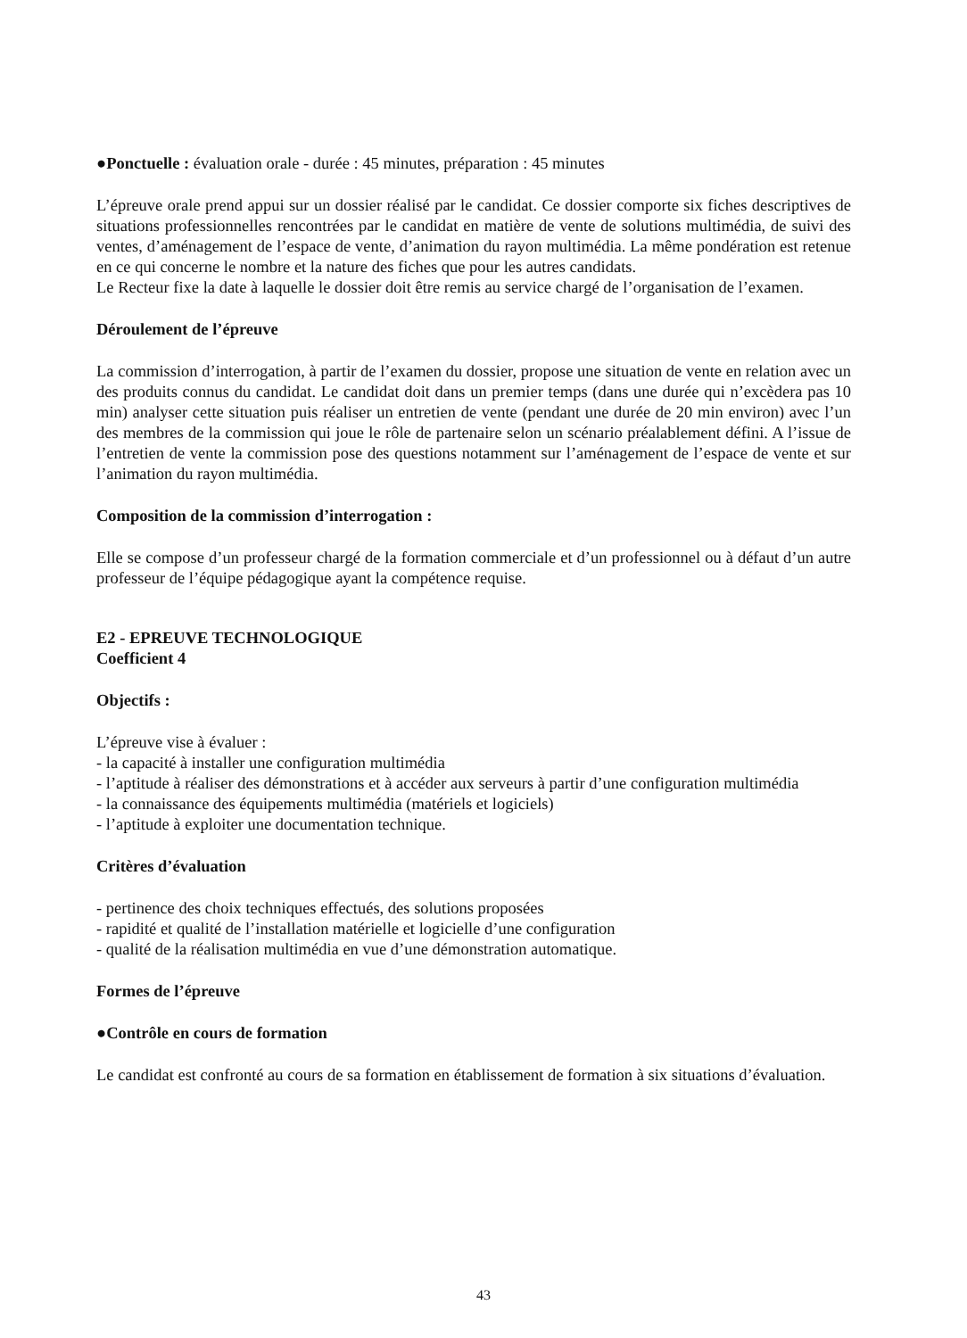●Ponctuelle : évaluation orale - durée : 45 minutes, préparation : 45 minutes
L’épreuve orale prend appui sur un dossier réalisé par le candidat. Ce dossier comporte six fiches descriptives de situations professionnelles rencontrées par le candidat en matière de vente de solutions multimédia, de suivi des ventes, d’aménagement de l’espace de vente, d’animation du rayon multimédia. La même pondération est retenue en ce qui concerne le nombre et la nature des fiches que pour les autres candidats.
Le Recteur fixe la date à laquelle le dossier doit être remis au service chargé de l’organisation de l’examen.
Déroulement de l’épreuve
La commission d’interrogation, à partir de l’examen du dossier, propose une situation de vente en relation avec un des produits connus du candidat. Le candidat doit dans un premier temps (dans une durée qui n’excèdera pas 10 min) analyser cette situation puis réaliser un entretien de vente (pendant une durée de 20 min environ) avec l’un des membres de la commission qui joue le rôle de partenaire selon un scénario préalablement défini. A l’issue de l’entretien de vente la commission pose des questions notamment sur l’aménagement de l’espace de vente et sur l’animation du rayon multimédia.
Composition de la commission d’interrogation :
Elle se compose d’un professeur chargé de la formation commerciale et d’un professionnel ou à défaut d’un autre professeur de l’équipe pédagogique ayant la compétence requise.
E2 - EPREUVE TECHNOLOGIQUE
Coefficient 4
Objectifs :
L’épreuve vise à évaluer :
- la capacité à installer une configuration multimédia
- l’aptitude à réaliser des démonstrations et à accéder aux serveurs à partir d’une configuration multimédia
- la connaissance des équipements multimédia (matériels et logiciels)
- l’aptitude à exploiter une documentation technique.
Critères d’évaluation
- pertinence des choix techniques effectués, des solutions proposées
- rapidité et qualité de l’installation matérielle et logicielle d’une configuration
- qualité de la réalisation multimédia en vue d’une démonstration automatique.
Formes de l’épreuve
●Contrôle en cours de formation
Le candidat est confronté au cours de sa formation en établissement de formation à six situations d’évaluation.
43